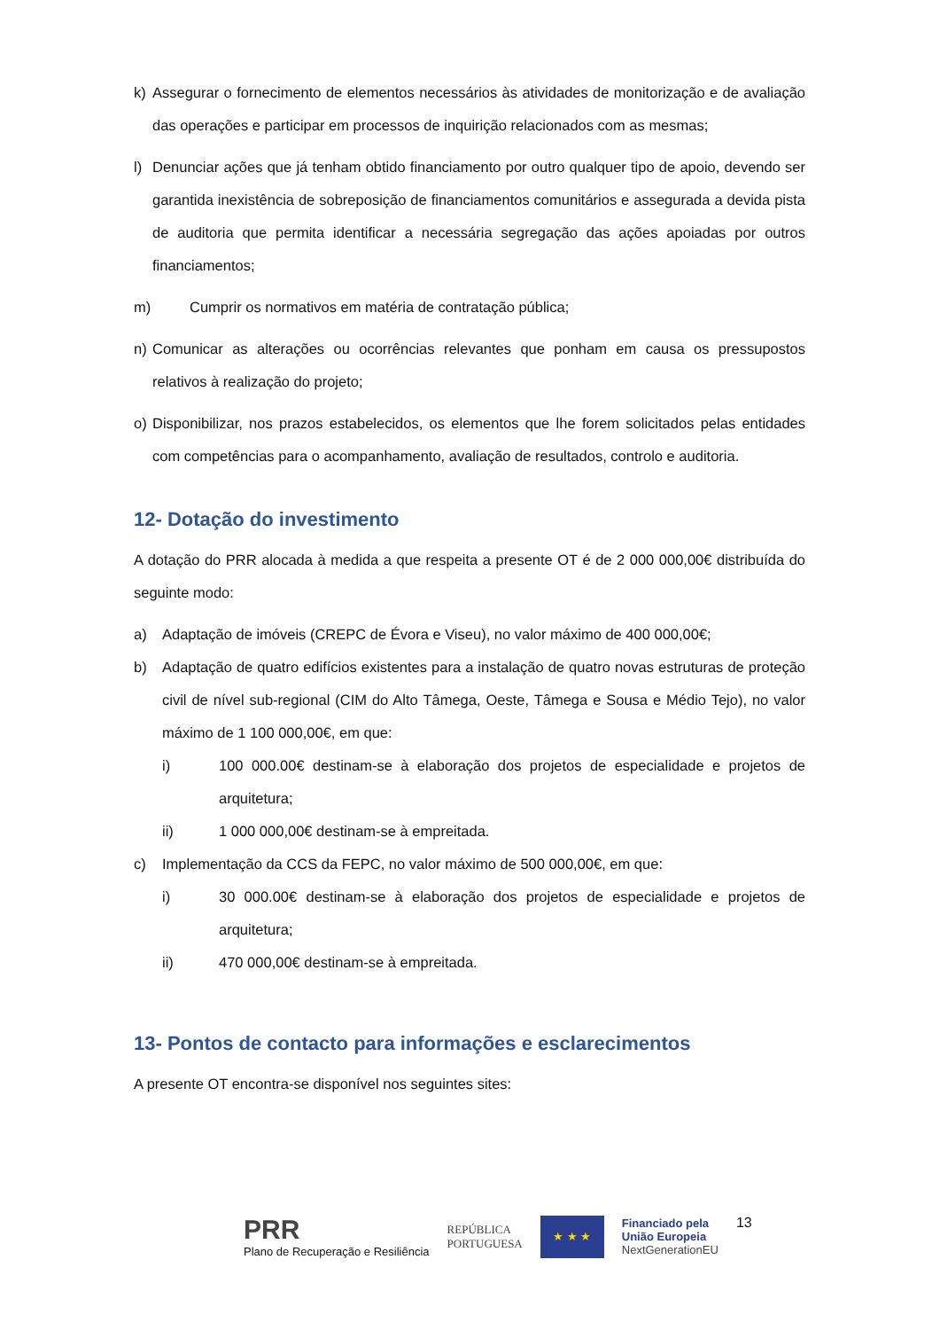k) Assegurar o fornecimento de elementos necessários às atividades de monitorização e de avaliação das operações e participar em processos de inquirição relacionados com as mesmas;
l) Denunciar ações que já tenham obtido financiamento por outro qualquer tipo de apoio, devendo ser garantida inexistência de sobreposição de financiamentos comunitários e assegurada a devida pista de auditoria que permita identificar a necessária segregação das ações apoiadas por outros financiamentos;
m) Cumprir os normativos em matéria de contratação pública;
n) Comunicar as alterações ou ocorrências relevantes que ponham em causa os pressupostos relativos à realização do projeto;
o) Disponibilizar, nos prazos estabelecidos, os elementos que lhe forem solicitados pelas entidades com competências para o acompanhamento, avaliação de resultados, controlo e auditoria.
12- Dotação do investimento
A dotação do PRR alocada à medida a que respeita a presente OT é de 2 000 000,00€ distribuída do seguinte modo:
a) Adaptação de imóveis (CREPC de Évora e Viseu), no valor máximo de 400 000,00€;
b) Adaptação de quatro edifícios existentes para a instalação de quatro novas estruturas de proteção civil de nível sub-regional (CIM do Alto Tâmega, Oeste, Tâmega e Sousa e Médio Tejo), no valor máximo de 1 100 000,00€, em que:
i) 100 000.00€ destinam-se à elaboração dos projetos de especialidade e projetos de arquitetura;
ii) 1 000 000,00€ destinam-se à empreitada.
c) Implementação da CCS da FEPC, no valor máximo de 500 000,00€, em que:
i) 30 000.00€ destinam-se à elaboração dos projetos de especialidade e projetos de arquitetura;
ii) 470 000,00€ destinam-se à empreitada.
13- Pontos de contacto para informações e esclarecimentos
A presente OT encontra-se disponível nos seguintes sites:
PRR
Plano de Recuperação e Resiliência
REPÚBLICA
PORTUGUESA
★ ★ ★
Financiado pela
União Europeia
NextGenerationEU
13